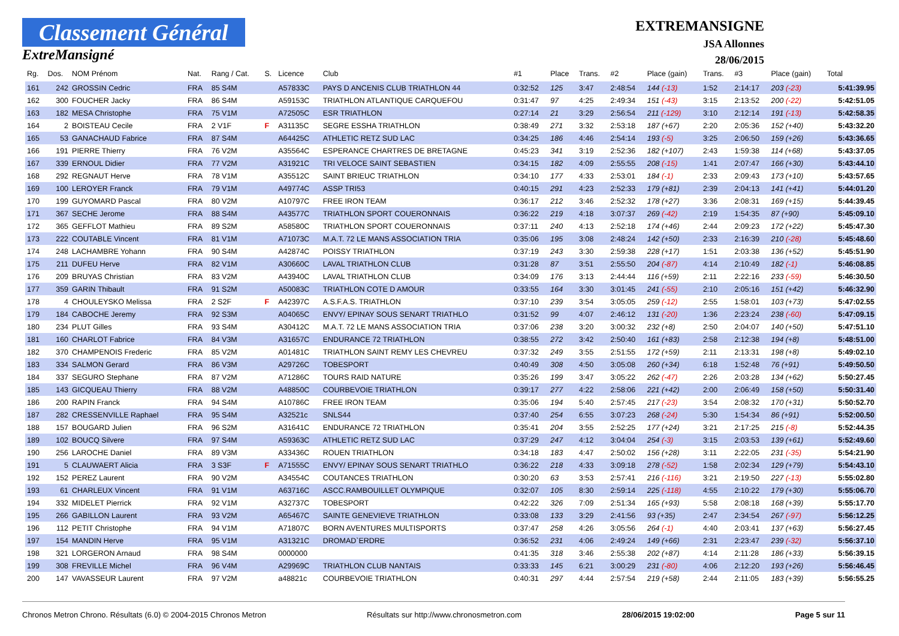Classement Général
ExtreMansigné
EXTREMANSIGNE
JSA Allonnes
28/06/2015
| Rg. | Dos. | NOM Prénom | Nat. | Rang / Cat. | S. | Licence | Club | #1 | Place | Trans. | #2 | Place (gain) | Trans. | #3 | Place (gain) | Total |
| --- | --- | --- | --- | --- | --- | --- | --- | --- | --- | --- | --- | --- | --- | --- | --- | --- |
| 161 | 242 | GROSSIN Cedric | FRA | 85 S4M | | A57833C | PAYS D ANCENIS CLUB TRIATHLON 44 | 0:32:52 | 125 | 3:47 | 2:48:54 | 144 (-13) | 1:52 | 2:14:17 | 203 (-23) | 5:41:39.95 |
| 162 | 300 | FOUCHER Jacky | FRA | 86 S4M | | A59153C | TRIATHLON ATLANTIQUE CARQUEFOU | 0:31:47 | 97 | 4:25 | 2:49:34 | 151 (-43) | 3:15 | 2:13:52 | 200 (-22) | 5:42:51.05 |
| 163 | 182 | MESA Christophe | FRA | 75 V1M | | A72505C | ESR TRIATHLON | 0:27:14 | 21 | 3:29 | 2:56:54 | 211 (-129) | 3:10 | 2:12:14 | 191 (-13) | 5:42:58.35 |
| 164 | 2 | BOISTEAU Cecile | FRA | 2 V1F | F | A31135C | SEGRE ESSHA TRIATHLON | 0:38:49 | 271 | 3:32 | 2:53:18 | 187 (+67) | 2:20 | 2:05:36 | 152 (+40) | 5:43:32.20 |
| 165 | 53 | GANACHAUD Fabrice | FRA | 87 S4M | | A64425C | ATHLETIC RETZ SUD LAC | 0:34:25 | 186 | 4:46 | 2:54:14 | 193 (-5) | 3:25 | 2:06:50 | 159 (+26) | 5:43:36.65 |
| 166 | 191 | PIERRE Thierry | FRA | 76 V2M | | A35564C | ESPERANCE CHARTRES DE BRETAGNE | 0:45:23 | 341 | 3:19 | 2:52:36 | 182 (+107) | 2:43 | 1:59:38 | 114 (+68) | 5:43:37.05 |
| 167 | 339 | ERNOUL Didier | FRA | 77 V2M | | A31921C | TRI VELOCE SAINT SEBASTIEN | 0:34:15 | 182 | 4:09 | 2:55:55 | 208 (-15) | 1:41 | 2:07:47 | 166 (+30) | 5:43:44.10 |
| 168 | 292 | REGNAUT Herve | FRA | 78 V1M | | A35512C | SAINT BRIEUC TRIATHLON | 0:34:10 | 177 | 4:33 | 2:53:01 | 184 (-1) | 2:33 | 2:09:43 | 173 (+10) | 5:43:57.65 |
| 169 | 100 | LEROYER Franck | FRA | 79 V1M | | A49774C | ASSP TRI53 | 0:40:15 | 291 | 4:23 | 2:52:33 | 179 (+81) | 2:39 | 2:04:13 | 141 (+41) | 5:44:01.20 |
| 170 | 199 | GUYOMARD Pascal | FRA | 80 V2M | | A10797C | FREE IRON TEAM | 0:36:17 | 212 | 3:46 | 2:52:32 | 178 (+27) | 3:36 | 2:08:31 | 169 (+15) | 5:44:39.45 |
| 171 | 367 | SECHE Jerome | FRA | 88 S4M | | A43577C | TRIATHLON SPORT COUERONNAIS | 0:36:22 | 219 | 4:18 | 3:07:37 | 269 (-42) | 2:19 | 1:54:35 | 87 (+90) | 5:45:09.10 |
| 172 | 365 | GEFFLOT Mathieu | FRA | 89 S2M | | A58580C | TRIATHLON SPORT COUERONNAIS | 0:37:11 | 240 | 4:13 | 2:52:18 | 174 (+46) | 2:44 | 2:09:23 | 172 (+22) | 5:45:47.30 |
| 173 | 222 | COUTABLE Vincent | FRA | 81 V1M | | A71073C | M.A.T. 72 LE MANS ASSOCIATION TRIA | 0:35:06 | 195 | 3:08 | 2:48:24 | 142 (+50) | 2:33 | 2:16:39 | 210 (-28) | 5:45:48.60 |
| 174 | 248 | LACHAMBRE Yohann | FRA | 90 S4M | | A42874C | POISSY TRIATHLON | 0:37:19 | 243 | 3:30 | 2:59:38 | 228 (+17) | 1:51 | 2:03:38 | 136 (+52) | 5:45:51.90 |
| 175 | 211 | DUFEU Herve | FRA | 82 V1M | | A30660C | LAVAL TRIATHLON CLUB | 0:31:28 | 87 | 3:51 | 2:55:50 | 204 (-87) | 4:14 | 2:10:49 | 182 (-1) | 5:46:08.85 |
| 176 | 209 | BRUYAS Christian | FRA | 83 V2M | | A43940C | LAVAL TRIATHLON CLUB | 0:34:09 | 176 | 3:13 | 2:44:44 | 116 (+59) | 2:11 | 2:22:16 | 233 (-59) | 5:46:30.50 |
| 177 | 359 | GARIN Thibault | FRA | 91 S2M | | A50083C | TRIATHLON COTE D AMOUR | 0:33:55 | 164 | 3:30 | 3:01:45 | 241 (-55) | 2:10 | 2:05:16 | 151 (+42) | 5:46:32.90 |
| 178 | 4 | CHOULEYSKO Melissa | FRA | 2 S2F | F | A42397C | A.S.F.A.S. TRIATHLON | 0:37:10 | 239 | 3:54 | 3:05:05 | 259 (-12) | 2:55 | 1:58:01 | 103 (+73) | 5:47:02.55 |
| 179 | 184 | CABOCHE Jeremy | FRA | 92 S3M | | A04065C | ENVY/ EPINAY SOUS SENART TRIATHLO | 0:31:52 | 99 | 4:07 | 2:46:12 | 131 (-20) | 1:36 | 2:23:24 | 238 (-60) | 5:47:09.15 |
| 180 | 234 | PLUT Gilles | FRA | 93 S4M | | A30412C | M.A.T. 72 LE MANS ASSOCIATION TRIA | 0:37:06 | 238 | 3:20 | 3:00:32 | 232 (+8) | 2:50 | 2:04:07 | 140 (+50) | 5:47:51.10 |
| 181 | 160 | CHARLOT Fabrice | FRA | 84 V3M | | A31657C | ENDURANCE 72 TRIATHLON | 0:38:55 | 272 | 3:42 | 2:50:40 | 161 (+83) | 2:58 | 2:12:38 | 194 (+8) | 5:48:51.00 |
| 182 | 370 | CHAMPENOIS Frederic | FRA | 85 V2M | | A01481C | TRIATHLON SAINT REMY LES CHEVREU | 0:37:32 | 249 | 3:55 | 2:51:55 | 172 (+59) | 2:11 | 2:13:31 | 198 (+8) | 5:49:02.10 |
| 183 | 334 | SALMON Gerard | FRA | 86 V3M | | A29726C | TOBESPORT | 0:40:49 | 308 | 4:50 | 3:05:08 | 260 (+34) | 6:18 | 1:52:48 | 76 (+91) | 5:49:50.50 |
| 184 | 337 | SEGURO Stephane | FRA | 87 V2M | | A71286C | TOURS RAID NATURE | 0:35:26 | 199 | 3:47 | 3:05:22 | 262 (-47) | 2:26 | 2:03:28 | 134 (+62) | 5:50:27.45 |
| 185 | 143 | GICQUEAU Thierry | FRA | 88 V2M | | A48850C | COURBEVOIE TRIATHLON | 0:39:17 | 277 | 4:22 | 2:58:06 | 221 (+42) | 2:00 | 2:06:49 | 158 (+50) | 5:50:31.40 |
| 186 | 200 | RAPIN Franck | FRA | 94 S4M | | A10786C | FREE IRON TEAM | 0:35:06 | 194 | 5:40 | 2:57:45 | 217 (-23) | 3:54 | 2:08:32 | 170 (+31) | 5:50:52.70 |
| 187 | 282 | CRESSENVILLE Raphael | FRA | 95 S4M | | A32521c | SNLS44 | 0:37:40 | 254 | 6:55 | 3:07:23 | 268 (-24) | 5:30 | 1:54:34 | 86 (+91) | 5:52:00.50 |
| 188 | 157 | BOUGARD Julien | FRA | 96 S2M | | A31641C | ENDURANCE 72 TRIATHLON | 0:35:41 | 204 | 3:55 | 2:52:25 | 177 (+24) | 3:21 | 2:17:25 | 215 (-8) | 5:52:44.35 |
| 189 | 102 | BOUCQ Silvere | FRA | 97 S4M | | A59363C | ATHLETIC RETZ SUD LAC | 0:37:29 | 247 | 4:12 | 3:04:04 | 254 (-3) | 3:15 | 2:03:53 | 139 (+61) | 5:52:49.60 |
| 190 | 256 | LAROCHE Daniel | FRA | 89 V3M | | A33436C | ROUEN TRIATHLON | 0:34:18 | 183 | 4:47 | 2:50:02 | 156 (+28) | 3:11 | 2:22:05 | 231 (-35) | 5:54:21.90 |
| 191 | 5 | CLAUWAERT Alicia | FRA | 3 S3F | F | A71555C | ENVY/ EPINAY SOUS SENART TRIATHLO | 0:36:22 | 218 | 4:33 | 3:09:18 | 278 (-52) | 1:58 | 2:02:34 | 129 (+79) | 5:54:43.10 |
| 192 | 152 | PEREZ Laurent | FRA | 90 V2M | | A34554C | COUTANCES TRIATHLON | 0:30:20 | 63 | 3:53 | 2:57:41 | 216 (-116) | 3:21 | 2:19:50 | 227 (-13) | 5:55:02.80 |
| 193 | 61 | CHARLEUX Vincent | FRA | 91 V1M | | A63716C | ASCC.RAMBOUILLET OLYMPIQUE | 0:32:07 | 105 | 8:30 | 2:59:14 | 225 (-118) | 4:55 | 2:10:22 | 179 (+30) | 5:55:06.70 |
| 194 | 332 | MIDELET Pierrick | FRA | 92 V1M | | A32737C | TOBESPORT | 0:42:22 | 326 | 7:09 | 2:51:34 | 165 (+93) | 5:58 | 2:08:18 | 168 (+39) | 5:55:17.70 |
| 195 | 266 | GABILLON Laurent | FRA | 93 V2M | | A65467C | SAINTE GENEVIEVE TRIATHLON | 0:33:08 | 133 | 3:29 | 2:41:56 | 93 (+35) | 2:47 | 2:34:54 | 267 (-97) | 5:56:12.25 |
| 196 | 112 | PETIT Christophe | FRA | 94 V1M | | A71807C | BORN AVENTURES MULTISPORTS | 0:37:47 | 258 | 4:26 | 3:05:56 | 264 (-1) | 4:40 | 2:03:41 | 137 (+63) | 5:56:27.45 |
| 197 | 154 | MANDIN Herve | FRA | 95 V1M | | A31321C | DROMAD`ERDRE | 0:36:52 | 231 | 4:06 | 2:49:24 | 149 (+66) | 2:31 | 2:23:47 | 239 (-32) | 5:56:37.10 |
| 198 | 321 | LORGERON Arnaud | FRA | 98 S4M | | 0000000 | | 0:41:35 | 318 | 3:46 | 2:55:38 | 202 (+87) | 4:14 | 2:11:28 | 186 (+33) | 5:56:39.15 |
| 199 | 308 | FREVILLE Michel | FRA | 96 V4M | | A29969C | TRIATHLON CLUB NANTAIS | 0:33:33 | 145 | 6:21 | 3:00:29 | 231 (-80) | 4:06 | 2:12:20 | 193 (+26) | 5:56:46.45 |
| 200 | 147 | VAVASSEUR Laurent | FRA | 97 V2M | | a48821c | COURBEVOIE TRIATHLON | 0:40:31 | 297 | 4:44 | 2:57:54 | 219 (+58) | 2:44 | 2:11:05 | 183 (+39) | 5:56:55.25 |
Chronos Metron Chrono. Résultats (6.0) © 2004-2015 Chronos Metron Résultats sur http://www.chronosmetron.com 28/06/2015 19:02:00 Page 5 sur 11